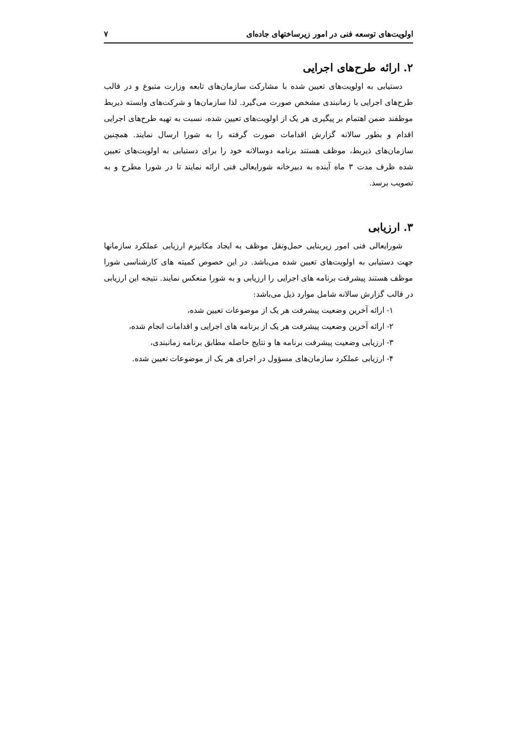اولویت‌های توسعه فنی در امور زیرساختهای جاده‌ای ۷
۲. ارائه طرح‌های اجرایی
دستیابی به اولویت‌های تعیین شده با مشارکت سازمان‌های تابعه وزارت متبوع و در قالب طرح‌های اجرایی با زمانبندی مشخص صورت می‌گیرد. لذا سازمان‌ها و شرکت‌های وابسته ذیربط موظفند ضمن اهتمام بر پیگیری هر یک از اولویت‌های تعیین شده، نسبت به تهیه طرح‌های اجرایی اقدام و بطور سالانه گزارش اقدامات صورت گرفته را به شورا ارسال نمایند. همچنین سازمان‌های ذیربط، موظف هستند برنامه دوسالانه خود را برای دستیابی به اولویت‌های تعیین شده ظرف مدت ۳ ماه آینده به دبیرخانه شورایعالی فنی ارائه نمایند تا در شورا مطرح و به تصویب برسد.
۳. ارزیابی
شورایعالی فنی امور زیربنایی حمل‌ونقل موظف به ایجاد مکانیزم ارزیابی عملکرد سازمانها جهت دستیابی به اولویت‌های تعیین شده می‌باشد. در این خصوص کمیته های کارشناسی شورا موظف هستند پیشرفت برنامه های اجرایی را ارزیابی و به شورا منعکس نمایند. نتیجه این ارزیابی در قالب گزارش سالانه شامل موارد ذیل می‌باشد:
۱- ارائه آخرین وضعیت پیشرفت هر یک از موضوعات تعیین شده،
۲- ارائه آخرین وضعیت پیشرفت هر یک از برنامه های اجرایی و اقدامات انجام شده،
۳- ارزیابی وضعیت پیشرفت برنامه ها و نتایج حاصله مطابق برنامه زمانبندی،
۴- ارزیابی عملکرد سازمان‌های مسؤول در اجرای هر یک از موضوعات تعیین شده.